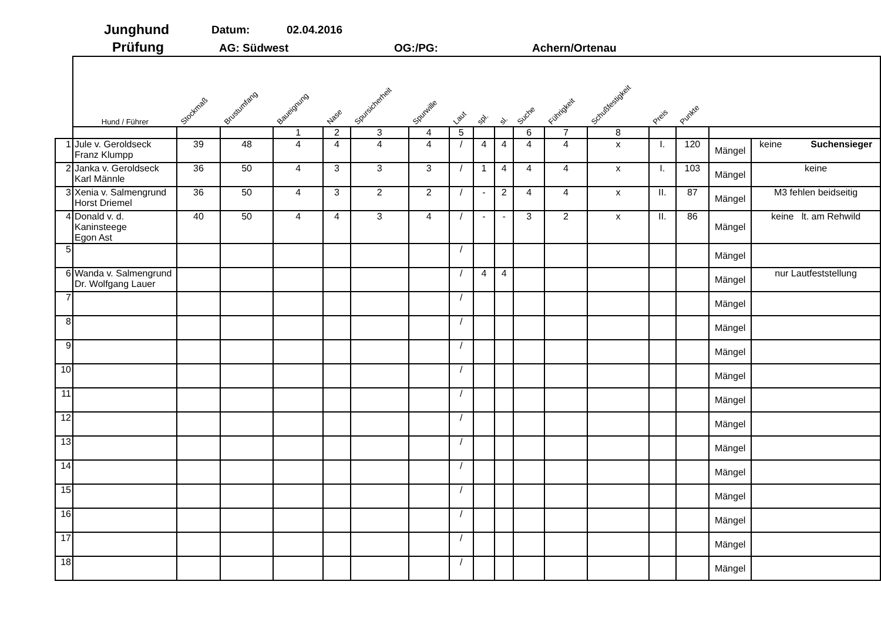Junghund
Prüfung
Datum: 02.04.2016
AG: Südwest OG:/PG: Achern/Ortenau
| | Hund / Führer | Stockmaß | Brustumfang | Baueignung | Nase | Spursicherheit | Spurwille | Laut | spl. | sl. | Suche | Führigkeit | Schußfestigkeit | Preis | Punkte | | |
| --- | --- | --- | --- | --- | --- | --- | --- | --- | --- | --- | --- | --- | --- | --- | --- | --- | --- |
| | | | | 1 | 2 | 3 | 4 | 5 | | | 6 | 7 | 8 | | | | |
| 1 | Jule v. Geroldseck Franz Klumpp | 39 | 48 | 4 | 4 | 4 | 4 | / | 4 | 4 | 4 | 4 | x | I. | 120 | Mängel | keine Suchensieger |
| 2 | Janka v. Geroldseck Karl Männle | 36 | 50 | 4 | 3 | 3 | 3 | / | 1 | 4 | 4 | 4 | x | I. | 103 | Mängel | keine |
| 3 | Xenia v. Salmengrund Horst Driemel | 36 | 50 | 4 | 3 | 2 | 2 | / | - | 2 | 4 | 4 | x | II. | 87 | Mängel | M3 fehlen beidseitig |
| 4 | Donald v. d. Kaninsteege Egon Ast | 40 | 50 | 4 | 4 | 3 | 4 | / | - | - | 3 | 2 | x | II. | 86 | Mängel | keine lt. am Rehwild |
| 5 | | | | | | | | / | | | | | | | | Mängel | |
| 6 | Wanda v. Salmengrund Dr. Wolfgang Lauer | | | | | | | / | 4 | 4 | | | | | | Mängel | nur Lautfeststellung |
| 7 | | | | | | | | / | | | | | | | | Mängel | |
| 8 | | | | | | | | / | | | | | | | | Mängel | |
| 9 | | | | | | | | / | | | | | | | | Mängel | |
| 10 | | | | | | | | / | | | | | | | | Mängel | |
| 11 | | | | | | | | / | | | | | | | | Mängel | |
| 12 | | | | | | | | / | | | | | | | | Mängel | |
| 13 | | | | | | | | / | | | | | | | | Mängel | |
| 14 | | | | | | | | / | | | | | | | | Mängel | |
| 15 | | | | | | | | / | | | | | | | | Mängel | |
| 16 | | | | | | | | / | | | | | | | | Mängel | |
| 17 | | | | | | | | / | | | | | | | | Mängel | |
| 18 | | | | | | | | / | | | | | | | | Mängel | |